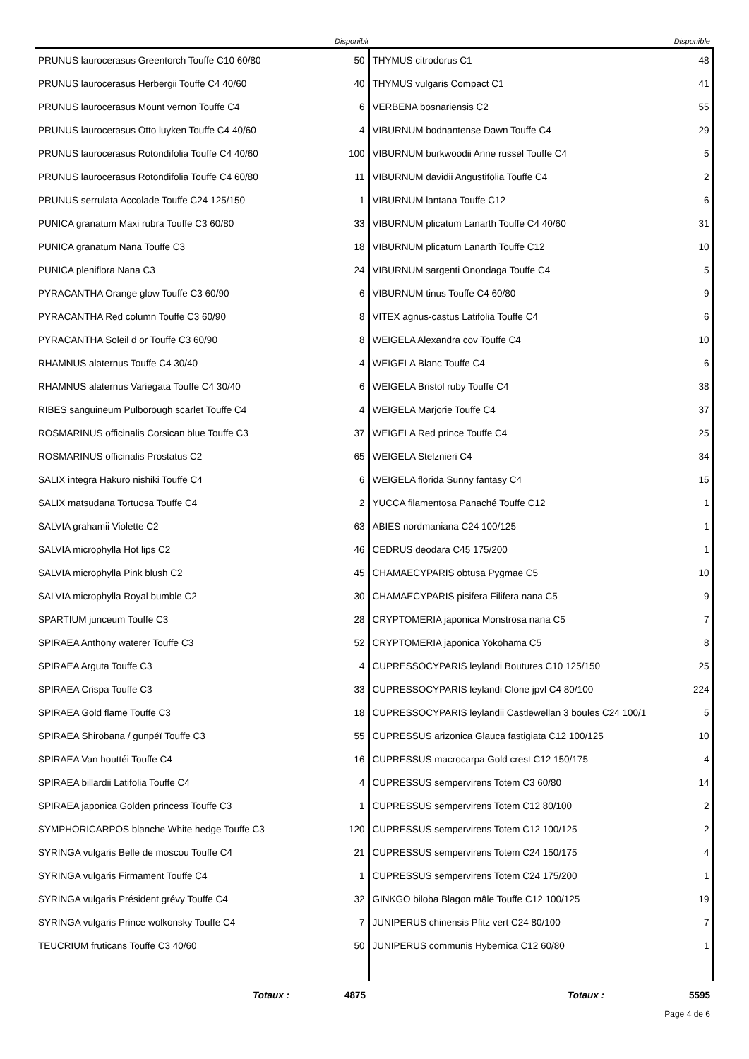| | Disponible | | Disponible |
| --- | --- | --- | --- |
| PRUNUS laurocerasus Greentorch Touffe C10 60/80 | 50 | THYMUS citrodorus C1 | 48 |
| PRUNUS laurocerasus Herbergii Touffe C4 40/60 | 40 | THYMUS vulgaris Compact C1 | 41 |
| PRUNUS laurocerasus Mount vernon Touffe C4 | 6 | VERBENA bosnariensis C2 | 55 |
| PRUNUS laurocerasus Otto luyken Touffe C4 40/60 | 4 | VIBURNUM bodnantense Dawn Touffe C4 | 29 |
| PRUNUS laurocerasus Rotondifolia Touffe C4 40/60 | 100 | VIBURNUM burkwoodii Anne russel Touffe C4 | 5 |
| PRUNUS laurocerasus Rotondifolia Touffe C4 60/80 | 11 | VIBURNUM davidii Angustifolia Touffe C4 | 2 |
| PRUNUS serrulata Accolade Touffe C24 125/150 | 1 | VIBURNUM lantana Touffe C12 | 6 |
| PUNICA granatum Maxi rubra Touffe C3 60/80 | 33 | VIBURNUM plicatum Lanarth Touffe C4 40/60 | 31 |
| PUNICA granatum Nana Touffe C3 | 18 | VIBURNUM plicatum Lanarth Touffe C12 | 10 |
| PUNICA pleniflora Nana C3 | 24 | VIBURNUM sargenti Onondaga Touffe C4 | 5 |
| PYRACANTHA Orange glow Touffe C3 60/90 | 6 | VIBURNUM tinus Touffe C4 60/80 | 9 |
| PYRACANTHA Red column Touffe C3 60/90 | 8 | VITEX agnus-castus Latifolia Touffe C4 | 6 |
| PYRACANTHA Soleil d or Touffe C3 60/90 | 8 | WEIGELA Alexandra cov Touffe C4 | 10 |
| RHAMNUS alaternus Touffe C4 30/40 | 4 | WEIGELA Blanc Touffe C4 | 6 |
| RHAMNUS alaternus Variegata Touffe C4 30/40 | 6 | WEIGELA Bristol ruby Touffe C4 | 38 |
| RIBES sanguineum Pulborough scarlet Touffe C4 | 4 | WEIGELA Marjorie Touffe C4 | 37 |
| ROSMARINUS officinalis Corsican blue Touffe C3 | 37 | WEIGELA Red prince Touffe C4 | 25 |
| ROSMARINUS officinalis Prostatus C2 | 65 | WEIGELA Stelznieri C4 | 34 |
| SALIX integra Hakuro nishiki Touffe C4 | 6 | WEIGELA florida Sunny fantasy C4 | 15 |
| SALIX matsudana Tortuosa Touffe C4 | 2 | YUCCA filamentosa Panaché Touffe C12 | 1 |
| SALVIA grahamii Violette C2 | 63 | ABIES nordmaniana C24 100/125 | 1 |
| SALVIA microphylla Hot lips C2 | 46 | CEDRUS deodara C45 175/200 | 1 |
| SALVIA microphylla Pink blush C2 | 45 | CHAMAECYPARIS obtusa Pygmae C5 | 10 |
| SALVIA microphylla Royal bumble C2 | 30 | CHAMAECYPARIS pisifera Filifera nana C5 | 9 |
| SPARTIUM junceum Touffe C3 | 28 | CRYPTOMERIA japonica Monstrosa nana C5 | 7 |
| SPIRAEA Anthony waterer Touffe C3 | 52 | CRYPTOMERIA japonica Yokohama C5 | 8 |
| SPIRAEA Arguta Touffe C3 | 4 | CUPRESSOCYPARIS leylandi Boutures C10 125/150 | 25 |
| SPIRAEA Crispa Touffe C3 | 33 | CUPRESSOCYPARIS leylandi Clone jpvl C4 80/100 | 224 |
| SPIRAEA Gold flame Touffe C3 | 18 | CUPRESSOCYPARIS leylandii Castlewellan 3 boules C24 100/1 | 5 |
| SPIRAEA Shirobana / gunpéï Touffe C3 | 55 | CUPRESSUS arizonica Glauca fastigiata C12 100/125 | 10 |
| SPIRAEA Van houttéi Touffe C4 | 16 | CUPRESSUS macrocarpa Gold crest C12 150/175 | 4 |
| SPIRAEA billardii Latifolia Touffe C4 | 4 | CUPRESSUS sempervirens Totem C3 60/80 | 14 |
| SPIRAEA japonica Golden princess Touffe C3 | 1 | CUPRESSUS sempervirens Totem C12 80/100 | 2 |
| SYMPHORICARPOS blanche White hedge Touffe C3 | 120 | CUPRESSUS sempervirens Totem C12 100/125 | 2 |
| SYRINGA vulgaris Belle de moscou Touffe C4 | 21 | CUPRESSUS sempervirens Totem C24 150/175 | 4 |
| SYRINGA vulgaris Firmament Touffe C4 | 1 | CUPRESSUS sempervirens Totem C24 175/200 | 1 |
| SYRINGA vulgaris Président grévy Touffe C4 | 32 | GINKGO biloba Blagon mâle Touffe C12 100/125 | 19 |
| SYRINGA vulgaris Prince wolkonsky Touffe C4 | 7 | JUNIPERUS chinensis Pfitz vert C24 80/100 | 7 |
| TEUCRIUM fruticans Touffe C3 40/60 | 50 | JUNIPERUS communis Hybernica C12 60/80 | 1 |
| Totaux : | 4875 | Totaux : | 5595 |
Page 4 de 6